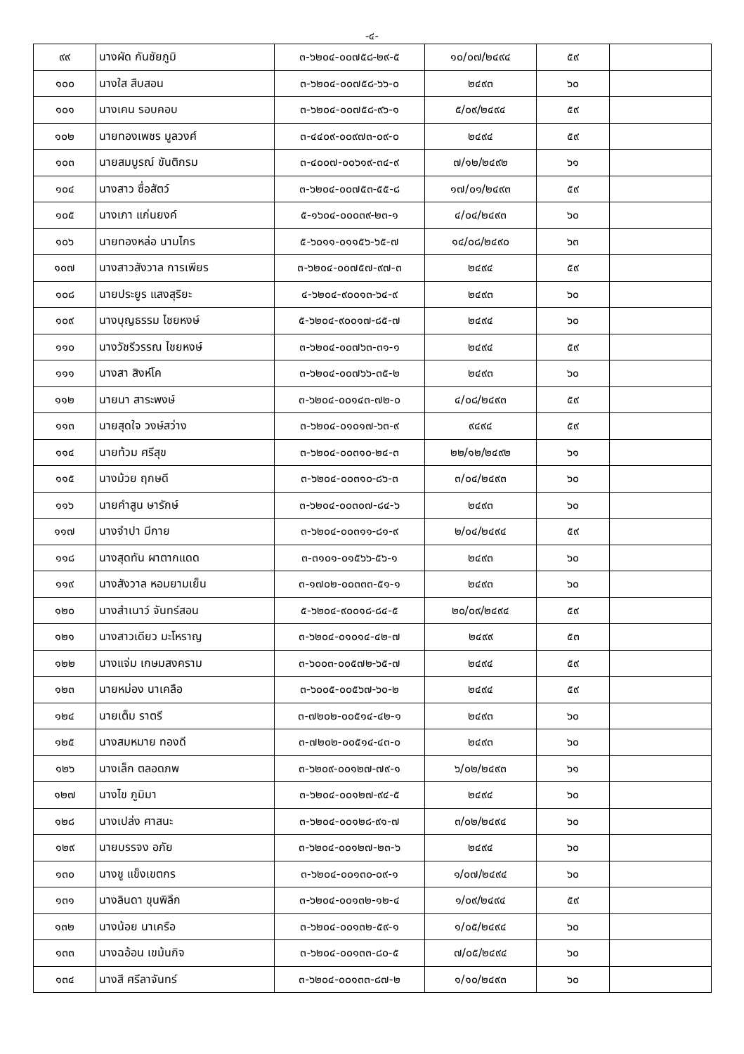-๔-
| ๙๙ | นางผัด กันชัยภูมิ | ๓-๖๒๐๔-๐๐๗๕๘-๒๙-๕ | ๑๐/๐๗/๒๔๙๔ | ๕๙ | |
| ๑๐๐ | นางใส สืบสอน | ๓-๖๒๐๔-๐๐๗๕๘-๖๖-๐ | ๒๔๙๓ | ๖๐ | |
| ๑๐๑ | นางเคน รอบคอบ | ๓-๖๒๐๔-๐๐๗๕๘-๙๖-๑ | ๕/๐๙/๒๔๙๔ | ๕๙ | |
| ๑๐๒ | นายทองเพชร มูลวงศ์ | ๓-๔๔๐๙-๐๐๙๗๓-๐๙-๐ | ๒๔๙๔ | ๕๙ | |
| ๑๐๓ | นายสมบูรณ์ ขันติกรม | ๓-๔๐๐๗-๐๐๖๑๙-๓๔-๙ | ๗/๑๒/๒๔๙๒ | ๖๑ | |
| ๑๐๔ | นางสาว ซื่อสัตว์ | ๓-๖๒๐๔-๐๐๗๕๓-๕๕-๘ | ๑๗/๐๑/๒๔๙๓ | ๕๙ | |
| ๑๐๕ | นางเภา แก่นยงค์ | ๕-๑๖๐๔-๐๐๐๓๙-๒๓-๑ | ๔/๐๔/๒๔๙๓ | ๖๐ | |
| ๑๐๖ | นายทองหล่อ นามไกร | ๕-๖๐๑๑-๐๑๑๕๖-๖๕-๗ | ๑๔/๐๘/๒๔๙๐ | ๖๓ | |
| ๑๐๗ | นางสาวสังวาล การเพียร | ๓-๖๒๐๔-๐๐๗๕๗-๙๗-๓ | ๒๔๙๔ | ๕๙ | |
| ๑๐๘ | นายประยูร แสงสุริยะ | ๔-๖๒๐๔-๙๐๐๑๓-๖๔-๙ | ๒๔๙๓ | ๖๐ | |
| ๑๐๙ | นางบุญธรรม ไชยหงษ์ | ๕-๖๒๐๔-๙๐๐๑๗-๘๕-๗ | ๒๔๙๔ | ๖๐ | |
| ๑๑๐ | นางวัชรีวรรณ ไชยหงษ์ | ๓-๖๒๐๔-๐๐๗๖๓-๓๑-๑ | ๒๔๙๔ | ๕๙ | |
| ๑๑๑ | นางสา สิงห์โค | ๓-๖๒๐๔-๐๐๗๖๖-๓๕-๒ | ๒๔๙๓ | ๖๐ | |
| ๑๑๒ | นายนา สาระพงษ์ | ๓-๖๒๐๔-๐๐๑๔๓-๗๒-๐ | ๔/๐๘/๒๔๙๓ | ๕๙ | |
| ๑๑๓ | นายสุดใจ วงษ์สว่าง | ๓-๖๒๐๔-๐๑๐๑๗-๖๓-๙ | ๙๔๙๔ | ๕๙ | |
| ๑๑๔ | นายท้วม ศรีสุข | ๓-๖๒๐๔-๐๐๓๑๐-๒๔-๓ | ๒๒/๑๒/๒๔๙๒ | ๖๑ | |
| ๑๑๕ | นางม้วย ฤกษดี | ๓-๖๒๐๔-๐๐๓๑๐-๘๖-๓ | ๓/๐๔/๒๔๙๓ | ๖๐ | |
| ๑๑๖ | นายคำสูน ษารักษ์ | ๓-๖๒๐๔-๐๐๓๐๗-๘๔-๖ | ๒๔๙๓ | ๖๐ | |
| ๑๑๗ | นางจำปา มีกาย | ๓-๖๒๐๔-๐๐๓๑๑-๘๑-๙ | ๒/๐๔/๒๔๙๔ | ๕๙ | |
| ๑๑๘ | นางสุดทัน ผาตากแดด | ๓-๓๑๐๑-๐๑๕๖๖-๕๖-๑ | ๒๔๙๓ | ๖๐ | |
| ๑๑๙ | นางสังวาล หอมยามเย็น | ๓-๑๗๐๒-๐๐๓๓๓-๕๑-๑ | ๒๔๙๓ | ๖๐ | |
| ๑๒๐ | นางสำเนาว์ จันทร์สอน | ๕-๖๒๐๔-๙๐๐๑๘-๘๔-๕ | ๒๐/๐๙/๒๔๙๔ | ๕๙ | |
| ๑๒๑ | นางสาวเดียว มะโหราญ | ๓-๖๒๐๔-๐๑๐๑๔-๔๒-๗ | ๒๔๙๙ | ๕๓ | |
| ๑๒๒ | นางแจ่ม เกษมสงคราม | ๓-๖๐๐๓-๐๐๕๗๒-๖๕-๗ | ๒๔๙๔ | ๕๙ | |
| ๑๒๓ | นายหม่อง นาเคลือ | ๓-๖๐๐๕-๐๐๕๖๗-๖๐-๒ | ๒๔๙๔ | ๕๙ | |
| ๑๒๔ | นายเต็ม ราตรี | ๓-๗๒๐๒-๐๐๕๑๔-๔๒-๑ | ๒๔๙๓ | ๖๐ | |
| ๑๒๕ | นางสมหมาย ทองดี | ๓-๗๒๐๒-๐๐๕๑๔-๔๓-๐ | ๒๔๙๓ | ๖๐ | |
| ๑๒๖ | นางเล็ก ตลอดภพ | ๓-๖๒๐๙-๐๐๑๒๗-๗๙-๑ | ๖/๐๒/๒๔๙๓ | ๖๑ | |
| ๑๒๗ | นางไข ภูมิมา | ๓-๖๒๐๔-๐๐๑๒๗-๙๔-๕ | ๒๔๙๔ | ๖๐ | |
| ๑๒๘ | นางเปล่ง ศาสนะ | ๓-๖๒๐๔-๐๐๑๒๘-๙๑-๗ | ๓/๐๒/๒๔๙๔ | ๖๐ | |
| ๑๒๙ | นายบรรจง อภัย | ๓-๖๒๐๔-๐๐๑๒๗-๒๓-๖ | ๒๔๙๔ | ๖๐ | |
| ๑๓๐ | นางชู แข็งเขตกร | ๓-๖๒๐๔-๐๐๑๓๐-๐๙-๑ | ๑/๐๗/๒๔๙๔ | ๖๐ | |
| ๑๓๑ | นางลินดา ขุนพิลึก | ๓-๖๒๐๔-๐๐๑๓๒-๑๒-๔ | ๑/๐๙/๒๔๙๔ | ๕๙ | |
| ๑๓๒ | นางน้อย นาเครือ | ๓-๖๒๐๔-๐๐๑๓๒-๕๙-๑ | ๑/๐๕/๒๔๙๔ | ๖๐ | |
| ๑๓๓ | นางฉอ้อน เขม้นกิจ | ๓-๖๒๐๔-๐๐๑๓๓-๘๐-๕ | ๗/๐๕/๒๔๙๔ | ๖๐ | |
| ๑๓๔ | นางสี ศรีลาจันทร์ | ๓-๖๒๐๔-๐๐๑๓๓-๘๗-๒ | ๑/๑๐/๒๔๙๓ | ๖๐ | |